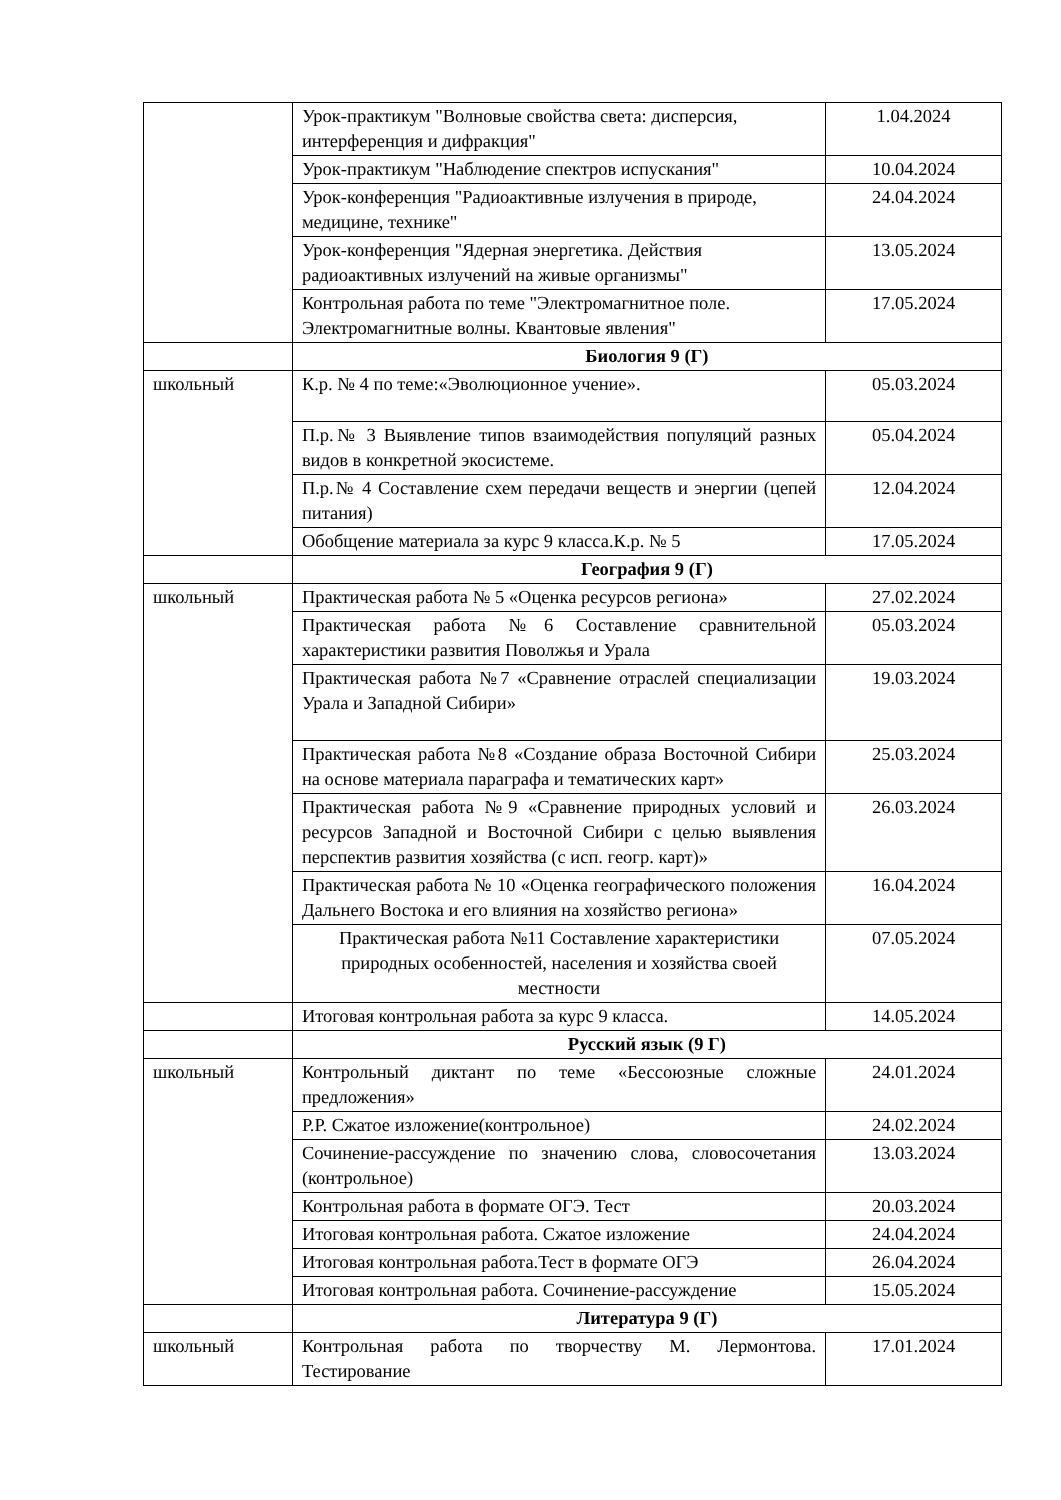| | Урок-практикум "Волновые свойства света: дисперсия, интерференция и дифракция" | 1.04.2024 |
| | Урок-практикум "Наблюдение спектров испускания" | 10.04.2024 |
| | Урок-конференция "Радиоактивные излучения в природе, медицине, технике" | 24.04.2024 |
| | Урок-конференция "Ядерная энергетика. Действия радиоактивных излучений на живые организмы" | 13.05.2024 |
| | Контрольная работа по теме "Электромагнитное поле. Электромагнитные волны. Квантовые явления" | 17.05.2024 |
| | Биология 9 (Г) | |
| школьный | К.р. № 4 по теме:«Эволюционное учение». | 05.03.2024 |
| | П.р.№ 3 Выявление типов взаимодействия популяций разных видов в конкретной экосистеме. | 05.04.2024 |
| | П.р.№ 4 Составление схем передачи веществ и энергии (цепей питания) | 12.04.2024 |
| | Обобщение материала за курс 9 класса.К.р. № 5 | 17.05.2024 |
| | География 9 (Г) | |
| школьный | Практическая работа № 5 «Оценка ресурсов региона» | 27.02.2024 |
| | Практическая работа №6 Составление сравнительной характеристики развития Поволжья и Урала | 05.03.2024 |
| | Практическая работа №7 «Сравнение отраслей специализации Урала и Западной Сибири» | 19.03.2024 |
| | Практическая работа №8 «Создание образа Восточной Сибири на основе материала параграфа и тематических карт» | 25.03.2024 |
| | Практическая работа №9 «Сравнение природных условий и ресурсов Западной и Восточной Сибири с целью выявления перспектив развития хозяйства (с исп. геогр. карт)» | 26.03.2024 |
| | Практическая работа № 10 «Оценка географического положения Дальнего Востока и его влияния на хозяйство региона» | 16.04.2024 |
| | Практическая работа №11 Составление характеристики природных особенностей, населения и хозяйства своей местности | 07.05.2024 |
| | Итоговая контрольная работа за курс 9 класса. | 14.05.2024 |
| | Русский язык (9 Г) | |
| школьный | Контрольный диктант по теме «Бессоюзные сложные предложения» | 24.01.2024 |
| | Р.Р. Сжатое изложение(контрольное) | 24.02.2024 |
| | Сочинение-рассуждение по значению слова, словосочетания (контрольное) | 13.03.2024 |
| | Контрольная работа в формате ОГЭ. Тест | 20.03.2024 |
| | Итоговая контрольная работа. Сжатое изложение | 24.04.2024 |
| | Итоговая контрольная работа.Тест в формате ОГЭ | 26.04.2024 |
| | Итоговая контрольная работа. Сочинение-рассуждение | 15.05.2024 |
| | Литература 9 (Г) | |
| школьный | Контрольная работа по творчеству М. Лермонтова. Тестирование | 17.01.2024 |